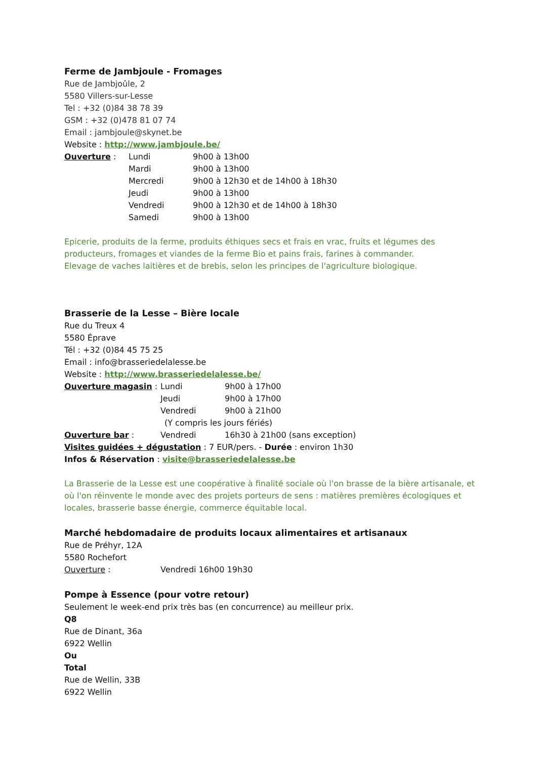Ferme de Jambjoule - Fromages
Rue de Jambjoûle, 2
5580 Villers-sur-Lesse
Tel : +32 (0)84 38 78 39
GSM : +32 (0)478 81 07 74
Email : jambjoule@skynet.be
Website : http://www.jambjoule.be/
Ouverture : Lundi 9h00 à 13h00
Mardi 9h00 à 13h00
Mercredi 9h00 à 12h30 et de 14h00 à 18h30
Jeudi 9h00 à 13h00
Vendredi 9h00 à 12h30 et de 14h00 à 18h30
Samedi 9h00 à 13h00
Epicerie, produits de la ferme, produits éthiques secs et frais en vrac, fruits et légumes des producteurs, fromages et viandes de la ferme Bio et pains frais, farines à commander.
Elevage de vaches laitières et de brebis, selon les principes de l'agriculture biologique.
Brasserie de la Lesse – Bière locale
Rue du Treux 4
5580 Éprave
Tél : +32 (0)84 45 75 25
Email : info@brasseriedelalesse.be
Website : http://www.brasseriedelalesse.be/
Ouverture magasin : Lundi 9h00 à 17h00
Jeudi 9h00 à 17h00
Vendredi 9h00 à 21h00
(Y compris les jours fériés)
Ouverture bar : Vendredi 16h30 à 21h00 (sans exception)
Visites guidées + dégustation : 7 EUR/pers. - Durée : environ 1h30
Infos & Réservation : visite@brasseriedelalesse.be
La Brasserie de la Lesse est une coopérative à finalité sociale où l'on brasse de la bière artisanale, et où l'on réinvente le monde avec des projets porteurs de sens : matières premières écologiques et locales, brasserie basse énergie, commerce équitable local.
Marché hebdomadaire de produits locaux alimentaires et artisanaux
Rue de Préhyr, 12A
5580 Rochefort
Ouverture : Vendredi 16h00 19h30
Pompe à Essence (pour votre retour)
Seulement le week-end prix très bas (en concurrence) au meilleur prix.
Q8
Rue de Dinant, 36a
6922 Wellin
Ou
Total
Rue de Wellin, 33B
6922 Wellin